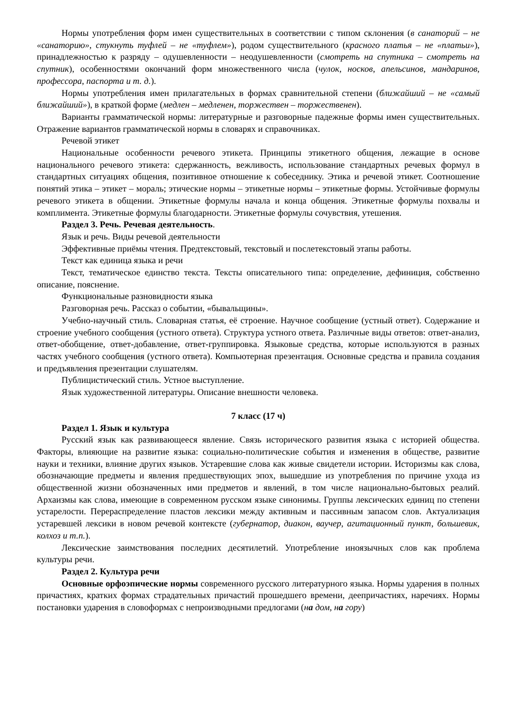Нормы употребления форм имен существительных в соответствии с типом склонения (в санаторий – не «санаторию», стукнуть туфлей – не «туфлем»), родом существительного (красного платья – не «платьи»), принадлежностью к разряду – одушевленности – неодушевленности (смотреть на спутника – смотреть на спутник), особенностями окончаний форм множественного числа (чулок, носков, апельсинов, мандаринов, профессора, паспорта и т. д.).
Нормы употребления имен прилагательных в формах сравнительной степени (ближайший – не «самый ближайший»), в краткой форме (медлен – медленен, торжествен – торжественен).
Варианты грамматической нормы: литературные и разговорные падежные формы имен существительных. Отражение вариантов грамматической нормы в словарях и справочниках.
Речевой этикет
Национальные особенности речевого этикета. Принципы этикетного общения, лежащие в основе национального речевого этикета: сдержанность, вежливость, использование стандартных речевых формул в стандартных ситуациях общения, позитивное отношение к собеседнику. Этика и речевой этикет. Соотношение понятий этика – этикет – мораль; этические нормы – этикетные нормы – этикетные формы. Устойчивые формулы речевого этикета в общении. Этикетные формулы начала и конца общения. Этикетные формулы похвалы и комплимента. Этикетные формулы благодарности. Этикетные формулы сочувствия, утешения.
Раздел 3. Речь. Речевая деятельность.
Язык и речь. Виды речевой деятельности
Эффективные приёмы чтения. Предтекстовый, текстовый и послетекстовый этапы работы.
Текст как единица языка и речи
Текст, тематическое единство текста. Тексты описательного типа: определение, дефиниция, собственно описание, пояснение.
Функциональные разновидности языка
Разговорная речь. Рассказ о событии, «бывальщины».
Учебно-научный стиль. Словарная статья, её строение. Научное сообщение (устный ответ). Содержание и строение учебного сообщения (устного ответа). Структура устного ответа. Различные виды ответов: ответ-анализ, ответ-обобщение, ответ-добавление, ответ-группировка. Языковые средства, которые используются в разных частях учебного сообщения (устного ответа). Компьютерная презентация. Основные средства и правила создания и предъявления презентации слушателям.
Публицистический стиль. Устное выступление.
Язык художественной литературы. Описание внешности человека.
7 класс (17 ч)
Раздел 1. Язык и культура
Русский язык как развивающееся явление. Связь исторического развития языка с историей общества. Факторы, влияющие на развитие языка: социально-политические события и изменения в обществе, развитие науки и техники, влияние других языков. Устаревшие слова как живые свидетели истории. Историзмы как слова, обозначающие предметы и явления предшествующих эпох, вышедшие из употребления по причине ухода из общественной жизни обозначенных ими предметов и явлений, в том числе национально-бытовых реалий. Архаизмы как слова, имеющие в современном русском языке синонимы. Группы лексических единиц по степени устарелости. Перераспределение пластов лексики между активным и пассивным запасом слов. Актуализация устаревшей лексики в новом речевой контексте (губернатор, диакон, ваучер, агитационный пункт, большевик, колхоз и т.п.).
Лексические заимствования последних десятилетий. Употребление иноязычных слов как проблема культуры речи.
Раздел 2. Культура речи
Основные орфоэпические нормы современного русского литературного языка. Нормы ударения в полных причастиях, кратких формах страдательных причастий прошедшего времени, деепричастиях, наречиях. Нормы постановки ударения в словоформах с непроизводными предлогами (на дом, на гору)